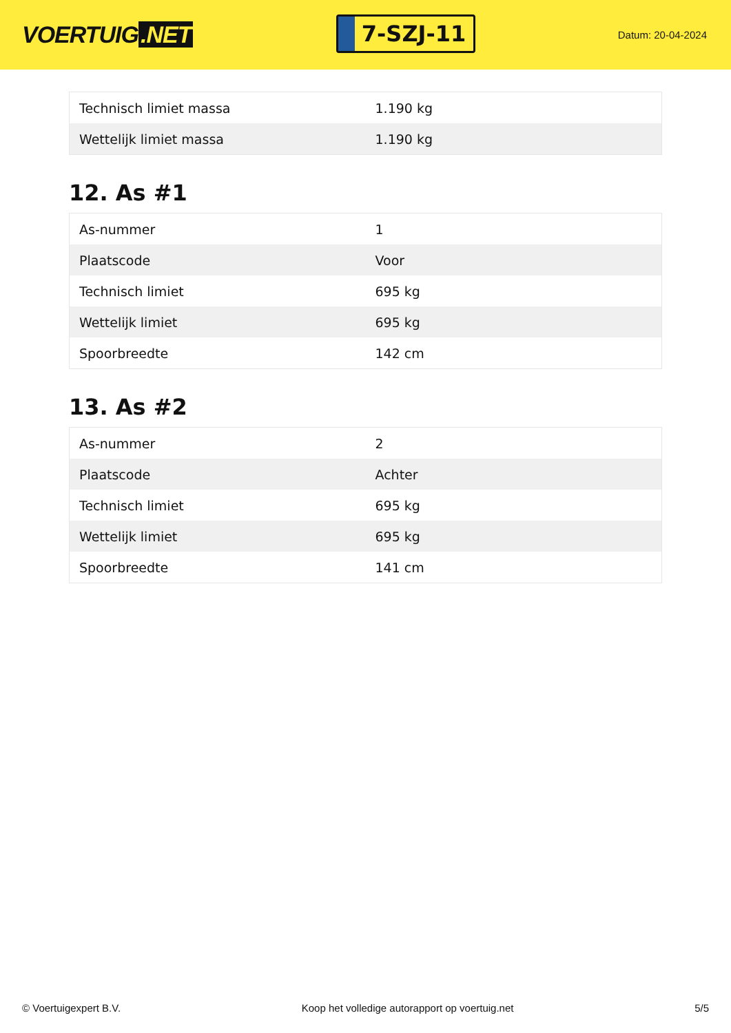VOERTUIG.NET
7-SZJ-11
Datum: 20-04-2024
| Technisch limiet massa | 1.190 kg |
| Wettelijk limiet massa | 1.190 kg |
12. As #1
| As-nummer | 1 |
| Plaatscode | Voor |
| Technisch limiet | 695 kg |
| Wettelijk limiet | 695 kg |
| Spoorbreedte | 142 cm |
13. As #2
| As-nummer | 2 |
| Plaatscode | Achter |
| Technisch limiet | 695 kg |
| Wettelijk limiet | 695 kg |
| Spoorbreedte | 141 cm |
© Voertuigexpert B.V. Koop het volledige autorapport op voertuig.net 5/5